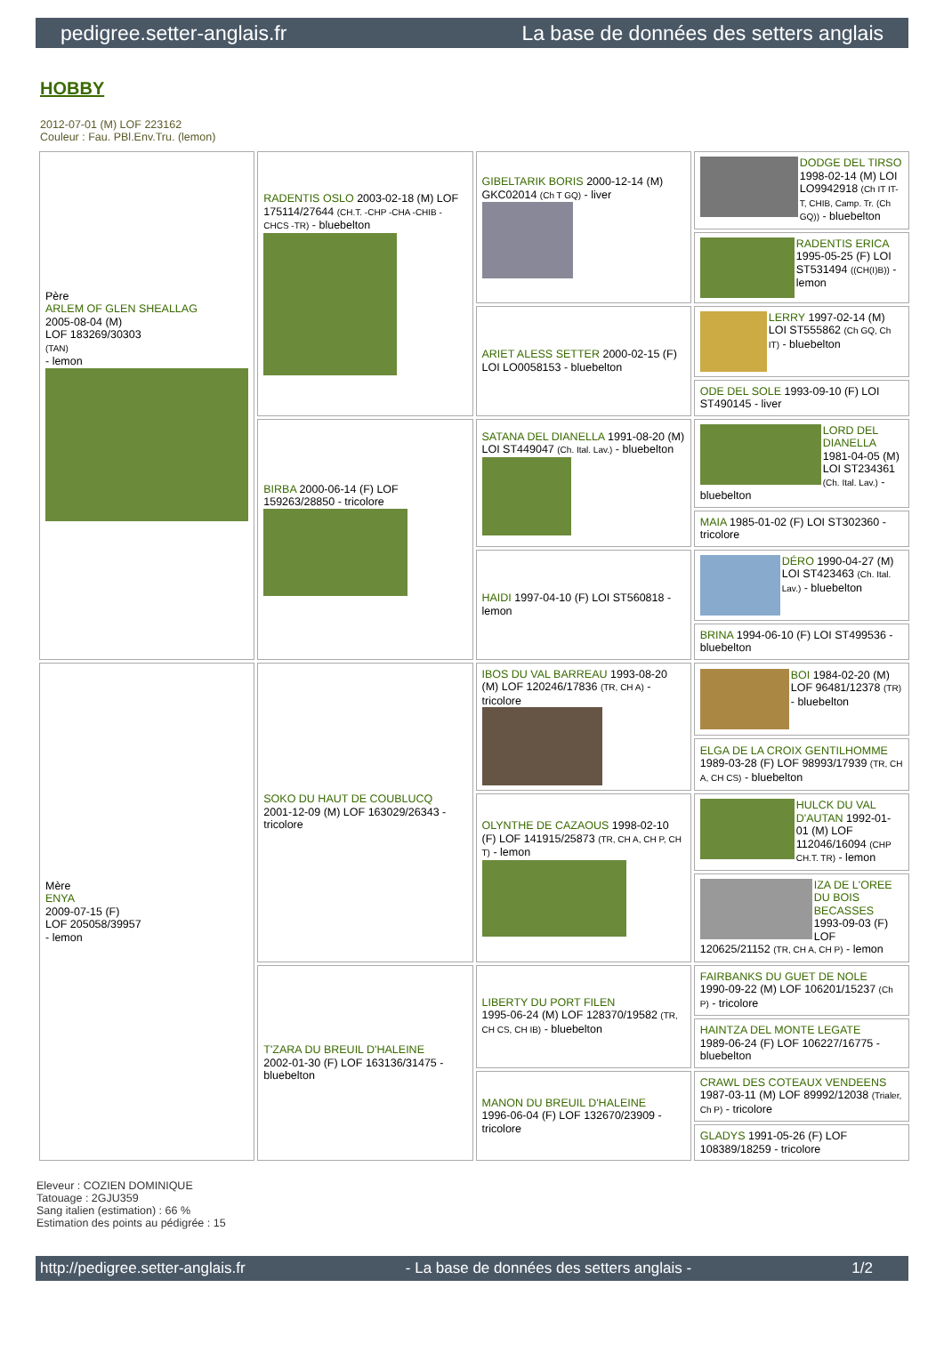pedigree.setter-anglais.fr La base de données des setters anglais
HOBBY
2012-07-01 (M) LOF 223162
Couleur : Fau. PBl.Env.Tru. (lemon)
| Père ARLEM OF GLEN SHEALLAG 2005-08-04 (M) LOF 183269/30303 (TAN) - lemon | RADENTIS OSLO 2003-02-18 (M) LOF 175114/27644 (CH.T. -CHP -CHA -CHIB -CHCS -TR) - bluebelton | GIBELTARIK BORIS 2000-12-14 (M) GKC02014 (Ch T GQ) - liver | DODGE DEL TIRSO 1998-02-14 (M) LOI LO9942918 (Ch IT IT-T, CHIB, Camp. Tr. (Ch GQ)) - bluebelton |
| | | | RADENTIS ERICA 1995-05-25 (F) LOI ST531494 ((CH(I)B)) - lemon |
| | | ARIET ALESS SETTER 2000-02-15 (F) LOI LO0058153 - bluebelton | LERRY 1997-02-14 (M) LOI ST555862 (Ch GQ, Ch IT) - bluebelton |
| | | | ODE DEL SOLE 1993-09-10 (F) LOI ST490145 - liver |
| | BIRBA 2000-06-14 (F) LOF 159263/28850 - tricolore | SATANA DEL DIANELLA 1991-08-20 (M) LOI ST449047 (Ch. Ital. Lav.) - bluebelton | LORD DEL DIANELLA 1981-04-05 (M) LOI ST234361 (Ch. Ital. Lav.) - bluebelton |
| | | | MAIA 1985-01-02 (F) LOI ST302360 - tricolore |
| | | HAIDI 1997-04-10 (F) LOI ST560818 - lemon | DÉRO 1990-04-27 (M) LOI ST423463 (Ch. Ital. Lav.) - bluebelton |
| | | | BRINA 1994-06-10 (F) LOI ST499536 - bluebelton |
| Mère ENYA 2009-07-15 (F) LOF 205058/39957 - lemon | SOKO DU HAUT DE COUBLUCQ 2001-12-09 (M) LOF 163029/26343 - tricolore | IBOS DU VAL BARREAU 1993-08-20 (M) LOF 120246/17836 (TR, CH A) - tricolore | BOI 1984-02-20 (M) LOF 96481/12378 (TR) - bluebelton |
| | | | ELGA DE LA CROIX GENTILHOMME 1989-03-28 (F) LOF 98993/17939 (TR, CH A, CH CS) - bluebelton |
| | | OLYNTHE DE CAZAOUS 1998-02-10 (F) LOF 141915/25873 (TR, CH A, CH P, CH T) - lemon | HULCK DU VAL D'AUTAN 1992-01-01 (M) LOF 112046/16094 (CHP CH.T. TR) - lemon |
| | | | IZA DE L'OREE DU BOIS BECASSES 1993-09-03 (F) LOF 120625/21152 (TR, CH A, CH P) - lemon |
| | T'ZARA DU BREUIL D'HALEINE 2002-01-30 (F) LOF 163136/31475 - bluebelton | LIBERTY DU PORT FILEN 1995-06-24 (M) LOF 128370/19582 (TR, CH CS, CH IB) - bluebelton | FAIRBANKS DU GUET DE NOLE 1990-09-22 (M) LOF 106201/15237 (Ch P) - tricolore |
| | | | HAINTZA DEL MONTE LEGATE 1989-06-24 (F) LOF 106227/16775 - bluebelton |
| | | MANON DU BREUIL D'HALEINE 1996-06-04 (F) LOF 132670/23909 - tricolore | CRAWL DES COTEAUX VENDEENS 1987-03-11 (M) LOF 89992/12038 (Trialer, Ch P) - tricolore |
| | | | GLADYS 1991-05-26 (F) LOF 108389/18259 - tricolore |
Eleveur : COZIEN DOMINIQUE
Tatouage : 2GJU359
Sang italien (estimation) : 66 %
Estimation des points au pédigrée : 15
http://pedigree.setter-anglais.fr - La base de données des setters anglais - 1/2